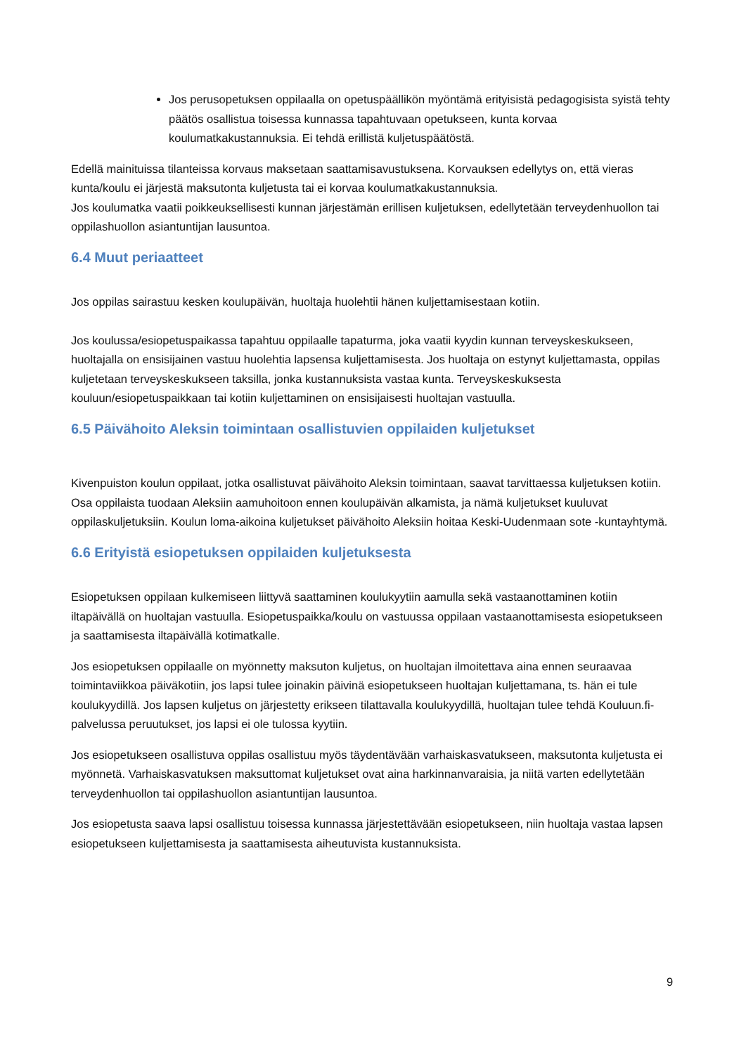Jos perusopetuksen oppilaalla on opetuspäällikön myöntämä erityisistä pedagogisista syistä tehty päätös osallistua toisessa kunnassa tapahtuvaan opetukseen, kunta korvaa koulumatkakustannuksia. Ei tehdä erillistä kuljetuspäätöstä.
Edellä mainituissa tilanteissa korvaus maksetaan saattamisavustuksena. Korvauksen edellytys on, että vieras kunta/koulu ei järjestä maksutonta kuljetusta tai ei korvaa koulumatkakustannuksia.
Jos koulumatka vaatii poikkeuksellisesti kunnan järjestämän erillisen kuljetuksen, edellytetään terveydenhuollon tai oppilashuollon asiantuntijan lausuntoa.
6.4 Muut periaatteet
Jos oppilas sairastuu kesken koulupäivän, huoltaja huolehtii hänen kuljettamisestaan kotiin.
Jos koulussa/esiopetuspaikassa tapahtuu oppilaalle tapaturma, joka vaatii kyydin kunnan terveyskeskukseen, huoltajalla on ensisijainen vastuu huolehtia lapsensa kuljettamisesta. Jos huoltaja on estynyt kuljettamasta, oppilas kuljetetaan terveyskeskukseen taksilla, jonka kustannuksista vastaa kunta. Terveyskeskuksesta kouluun/esiopetuspaikkaan tai kotiin kuljettaminen on ensisijaisesti huoltajan vastuulla.
6.5 Päivähoito Aleksin toimintaan osallistuvien oppilaiden kuljetukset
Kivenpuiston koulun oppilaat, jotka osallistuvat päivähoito Aleksin toimintaan, saavat tarvittaessa kuljetuksen kotiin. Osa oppilaista tuodaan Aleksiin aamuhoitoon ennen koulupäivän alkamista, ja nämä kuljetukset kuuluvat oppilaskuljetuksiin. Koulun loma-aikoina kuljetukset päivähoito Aleksiin hoitaa Keski-Uudenmaan sote -kuntayhtymä.
6.6 Erityistä esiopetuksen oppilaiden kuljetuksesta
Esiopetuksen oppilaan kulkemiseen liittyvä saattaminen koulukyytiin aamulla sekä vastaanottaminen kotiin iltapäivällä on huoltajan vastuulla. Esiopetuspaikka/koulu on vastuussa oppilaan vastaanottamisesta esiopetukseen ja saattamisesta iltapäivällä kotimatkalle.
Jos esiopetuksen oppilaalle on myönnetty maksuton kuljetus, on huoltajan ilmoitettava aina ennen seuraavaa toimintaviikkoa päiväkotiin, jos lapsi tulee joinakin päivinä esiopetukseen huoltajan kuljettamana, ts. hän ei tule koulukyydillä. Jos lapsen kuljetus on järjestetty erikseen tilattavalla koulukyydillä, huoltajan tulee tehdä Kouluun.fi-palvelussa peruutukset, jos lapsi ei ole tulossa kyytiin.
Jos esiopetukseen osallistuva oppilas osallistuu myös täydentävään varhaiskasvatukseen, maksutonta kuljetusta ei myönnetä. Varhaiskasvatuksen maksuttomat kuljetukset ovat aina harkinnanvaraisia, ja niitä varten edellytetään terveydenhuollon tai oppilashuollon asiantuntijan lausuntoa.
Jos esiopetusta saava lapsi osallistuu toisessa kunnassa järjestettävään esiopetukseen, niin huoltaja vastaa lapsen esiopetukseen kuljettamisesta ja saattamisesta aiheutuvista kustannuksista.
9